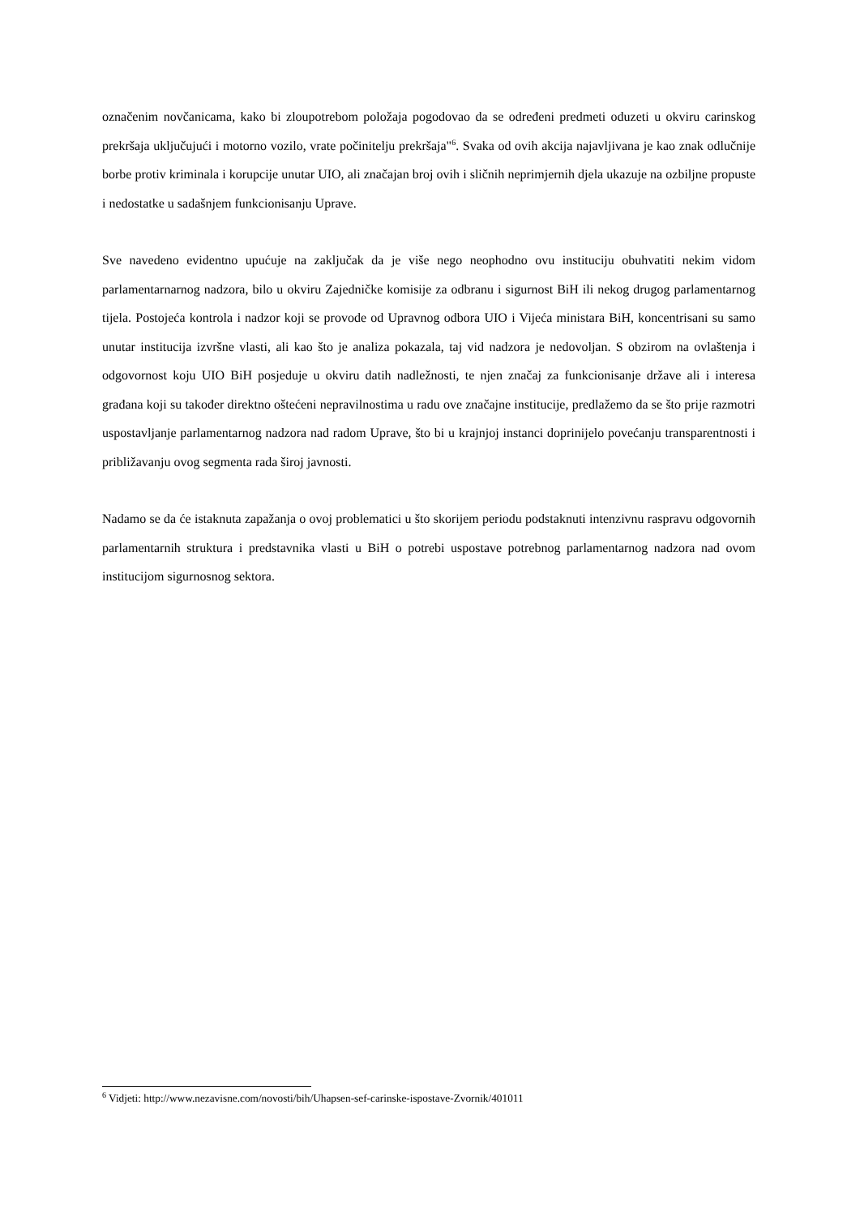označenim novčanicama, kako bi zloupotrebom položaja pogodovao da se određeni predmeti oduzeti u okviru carinskog prekršaja uključujući i motorno vozilo, vrate počinitelju prekršaja"<sup>6</sup>. Svaka od ovih akcija najavljivana je kao znak odlučnije borbe protiv kriminala i korupcije unutar UIO, ali značajan broj ovih i sličnih neprimjernih djela ukazuje na ozbiljne propuste i nedostatke u sadašnjem funkcionisanju Uprave.
Sve navedeno evidentno upućuje na zaključak da je više nego neophodno ovu instituciju obuhvatiti nekim vidom parlamentarnarnog nadzora, bilo u okviru Zajedničke komisije za odbranu i sigurnost BiH ili nekog drugog parlamentarnog tijela. Postojeća kontrola i nadzor koji se provode od Upravnog odbora UIO i Vijeća ministara BiH, koncentrisani su samo unutar institucija izvršne vlasti, ali kao što je analiza pokazala, taj vid nadzora je nedovoljan. S obzirom na ovlaštenja i odgovornost koju UIO BiH posjeduje u okviru datih nadležnosti, te njen značaj za funkcionisanje države ali i interesa građana koji su također direktno oštećeni nepravilnostima u radu ove značajne institucije, predlažemo da se što prije razmotri uspostavljanje parlamentarnog nadzora nad radom Uprave, što bi u krajnjoj instanci doprinijelo povećanju transparentnosti i približavanju ovog segmenta rada široj javnosti.
Nadamo se da će istaknuta zapažanja o ovoj problematici u što skorijem periodu podstaknuti intenzivnu raspravu odgovornih parlamentarnih struktura i predstavnika vlasti u BiH o potrebi uspostave potrebnog parlamentarnog nadzora nad ovom institucijom sigurnosnog sektora.
<sup>6</sup> Vidjeti: http://www.nezavisne.com/novosti/bih/Uhapsen-sef-carinske-ispostave-Zvornik/401011